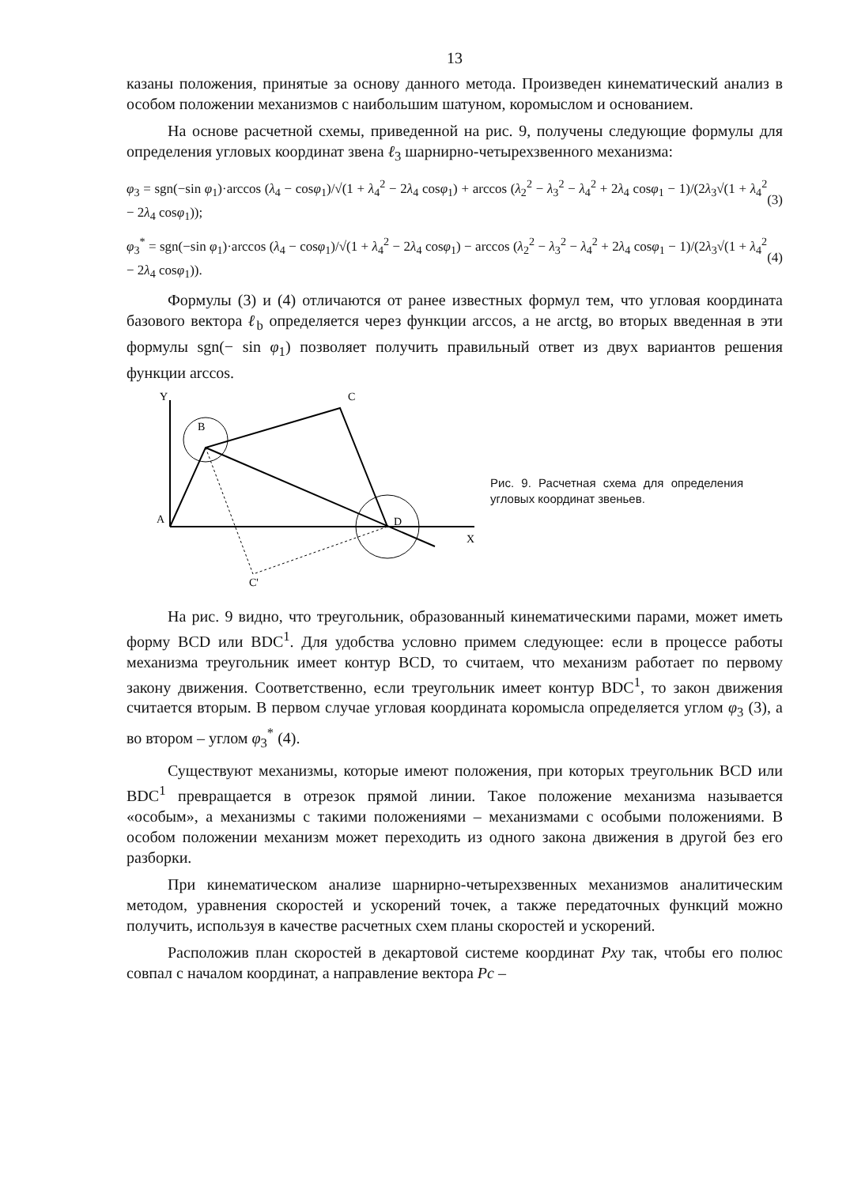13
казаны положения, принятые за основу данного метода. Произведен кинематический анализ в особом положении механизмов с наибольшим шатуном, коромыслом и основанием.
На основе расчетной схемы, приведенной на рис. 9, получены следующие формулы для определения угловых координат звена ℓ<sub>3</sub> шарнирно-четырехзвенного механизма:
φ<sub>3</sub> = sgn(−sin φ<sub>1</sub>)·arccos (λ<sub>4</sub> − cosφ<sub>1</sub>)/√(1 + λ<sub>4</sub><sup>2</sup> − 2λ<sub>4</sub> cosφ<sub>1</sub>) + arccos (λ<sub>2</sub><sup>2</sup> − λ<sub>3</sub><sup>2</sup> − λ<sub>4</sub><sup>2</sup> + 2λ<sub>4</sub> cosφ<sub>1</sub> − 1)/(2λ<sub>3</sub>√(1 + λ<sub>4</sub><sup>2</sup> − 2λ<sub>4</sub> cosφ<sub>1</sub>)); (3)
φ<sub>3</sub><sup>*</sup> = sgn(−sin φ<sub>1</sub>)·arccos (λ<sub>4</sub> − cosφ<sub>1</sub>)/√(1 + λ<sub>4</sub><sup>2</sup> − 2λ<sub>4</sub> cosφ<sub>1</sub>) − arccos (λ<sub>2</sub><sup>2</sup> − λ<sub>3</sub><sup>2</sup> − λ<sub>4</sub><sup>2</sup> + 2λ<sub>4</sub> cosφ<sub>1</sub> − 1)/(2λ<sub>3</sub>√(1 + λ<sub>4</sub><sup>2</sup> − 2λ<sub>4</sub> cosφ<sub>1</sub>)). (4)
Формулы (3) и (4) отличаются от ранее известных формул тем, что угловая координата базового вектора ℓ<sub>b</sub> определяется через функции arccos, а не arctg, во вторых введенная в эти формулы sgn(− sin φ<sub>1</sub>) позволяет получить правильный ответ из двух вариантов решения функции arccos.
Y
B
C
A
D
X
C'
Рис. 9. Расчетная схема для определения угловых координат звеньев.
На рис. 9 видно, что треугольник, образованный кинематическими парами, может иметь форму BCD или BDC<sup>1</sup>. Для удобства условно примем следующее: если в процессе работы механизма треугольник имеет контур BCD, то считаем, что механизм работает по первому закону движения. Соответственно, если треугольник имеет контур BDC<sup>1</sup>, то закон движения считается вторым. В первом случае угловая координата коромысла определяется углом φ<sub>3</sub> (3), а во втором – углом φ<sub>3</sub><sup>*</sup> (4).
Существуют механизмы, которые имеют положения, при которых треугольник BCD или BDC<sup>1</sup> превращается в отрезок прямой линии. Такое положение механизма называется «особым», а механизмы с такими положениями – механизмами с особыми положениями. В особом положении механизм может переходить из одного закона движения в другой без его разборки.
При кинематическом анализе шарнирно-четырехзвенных механизмов аналитическим методом, уравнения скоростей и ускорений точек, а также передаточных функций можно получить, используя в качестве расчетных схем планы скоростей и ускорений.
Расположив план скоростей в декартовой системе координат Pxy так, чтобы его полюс совпал с началом координат, а направление вектора Pc –